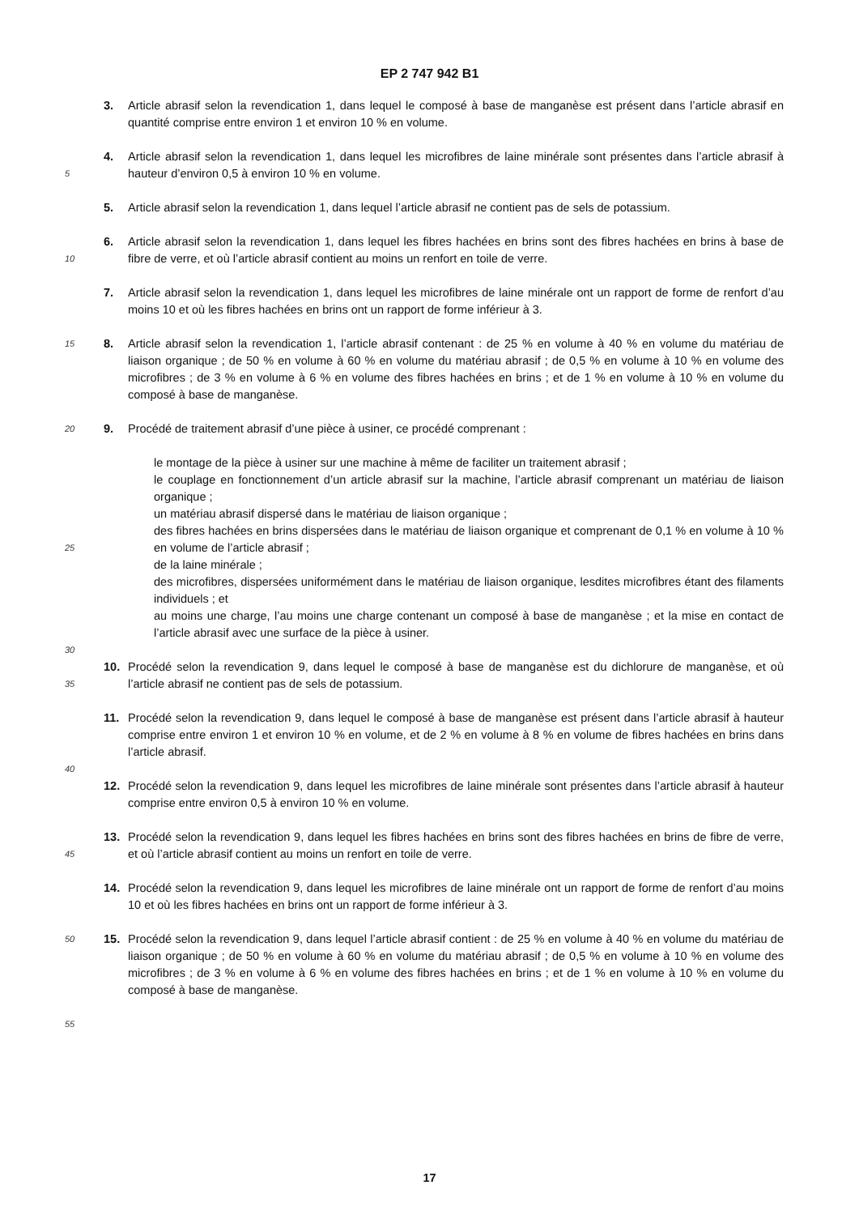EP 2 747 942 B1
3. Article abrasif selon la revendication 1, dans lequel le composé à base de manganèse est présent dans l’article abrasif en quantité comprise entre environ 1 et environ 10 % en volume.
5
4. Article abrasif selon la revendication 1, dans lequel les microfibres de laine minérale sont présentes dans l’article abrasif à hauteur d’environ 0,5 à environ 10 % en volume.
5. Article abrasif selon la revendication 1, dans lequel l’article abrasif ne contient pas de sels de potassium.
10
6. Article abrasif selon la revendication 1, dans lequel les fibres hachées en brins sont des fibres hachées en brins à base de fibre de verre, et où l’article abrasif contient au moins un renfort en toile de verre.
7. Article abrasif selon la revendication 1, dans lequel les microfibres de laine minérale ont un rapport de forme de renfort d’au moins 10 et où les fibres hachées en brins ont un rapport de forme inférieur à 3.
15
8. Article abrasif selon la revendication 1, l’article abrasif contenant : de 25 % en volume à 40 % en volume du matériau de liaison organique ; de 50 % en volume à 60 % en volume du matériau abrasif ; de 0,5 % en volume à 10 % en volume des microfibres ; de 3 % en volume à 6 % en volume des fibres hachées en brins ; et de 1 % en volume à 10 % en volume du composé à base de manganèse.
20
9. Procédé de traitement abrasif d’une pièce à usiner, ce procédé comprenant :
25
30
le montage de la pièce à usiner sur une machine à même de faciliter un traitement abrasif ;
le couplage en fonctionnement d’un article abrasif sur la machine, l’article abrasif comprenant un matériau de liaison organique ;
un matériau abrasif dispersé dans le matériau de liaison organique ;
des fibres hachées en brins dispersées dans le matériau de liaison organique et comprenant de 0,1 % en volume à 10 % en volume de l’article abrasif ;
de la laine minérale ;
des microfibres, dispersées uniformément dans le matériau de liaison organique, lesdites microfibres étant des filaments individuels ; et
au moins une charge, l’au moins une charge contenant un composé à base de manganèse ; et la mise en contact de l’article abrasif avec une surface de la pièce à usiner.
35
10. Procédé selon la revendication 9, dans lequel le composé à base de manganèse est du dichlorure de manganèse, et où l’article abrasif ne contient pas de sels de potassium.
40
11. Procédé selon la revendication 9, dans lequel le composé à base de manganèse est présent dans l’article abrasif à hauteur comprise entre environ 1 et environ 10 % en volume, et de 2 % en volume à 8 % en volume de fibres hachées en brins dans l’article abrasif.
12. Procédé selon la revendication 9, dans lequel les microfibres de laine minérale sont présentes dans l’article abrasif à hauteur comprise entre environ 0,5 à environ 10 % en volume.
45
13. Procédé selon la revendication 9, dans lequel les fibres hachées en brins sont des fibres hachées en brins de fibre de verre, et où l’article abrasif contient au moins un renfort en toile de verre.
14. Procédé selon la revendication 9, dans lequel les microfibres de laine minérale ont un rapport de forme de renfort d’au moins 10 et où les fibres hachées en brins ont un rapport de forme inférieur à 3.
50
15. Procédé selon la revendication 9, dans lequel l’article abrasif contient : de 25 % en volume à 40 % en volume du matériau de liaison organique ; de 50 % en volume à 60 % en volume du matériau abrasif ; de 0,5 % en volume à 10 % en volume des microfibres ; de 3 % en volume à 6 % en volume des fibres hachées en brins ; et de 1 % en volume à 10 % en volume du composé à base de manganèse.
55
17